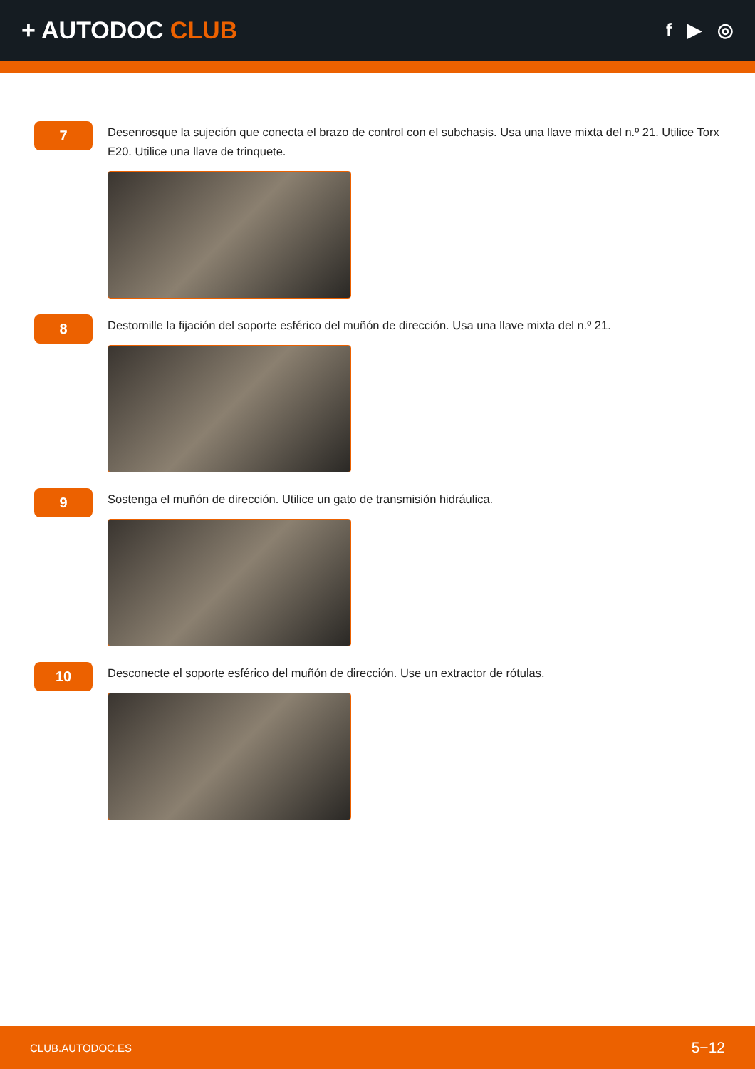+ AUTODOC CLUB
f ▶ ◎
7
Desenrosque la sujeción que conecta el brazo de control con el subchasis. Usa una llave mixta del n.º 21. Utilice Torx E20. Utilice una llave de trinquete.
8
Destornille la fijación del soporte esférico del muñón de dirección. Usa una llave mixta del n.º 21.
9
Sostenga el muñón de dirección. Utilice un gato de transmisión hidráulica.
10
Desconecte el soporte esférico del muñón de dirección. Use un extractor de rótulas.
CLUB.AUTODOC.ES 5−12